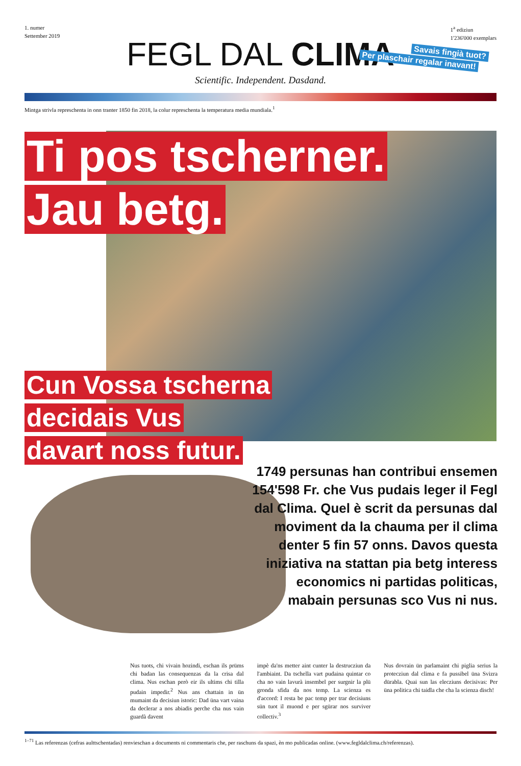1. numer
Settember 2019
1<sup>a</sup> ediziun
1'236'000 exemplars
FEGL DAL CLIMA
Scientific. Independent. Dasdand.
Savais fingià tuot?
Per plaschair regalar inavant!
Mintga strivla represchenta in onn tranter 1850 fin 2018, la colur represchenta la temperatura media mundiala.<sup>1</sup>
Ti pos tscherner.
Jau betg.
Cun Vossa tscherna
decidais Vus
davart noss futur.
1749 persunas han contribui ensemen 154'598 Fr. che Vus pudais leger il Fegl dal Clima. Quel è scrit da persunas dal moviment da la chauma per il clima denter 5 fin 57 onns. Davos questa iniziativa na stattan pia betg interess economics ni partidas politicas, mabain persunas sco Vus ni nus.
Nus tuots, chi vivain hozindi, eschan ils prüms chi badan las consequenzas da la crisa dal clima. Nus eschan però eir ils ultims chi tilla pudain impedir.<sup>2</sup> Nus ans chattain in ün mumaint da decisiun istoric: Dad üna vart vaina da declerar a nos abiadis perche cha nus vain guardà davent
impè da'ns metter aint cunter la destrucziun da l'ambiaint. Da tschella vart pudaina quintar co cha no vain lavurà insembel per surgnir la plü gronda sfida da nos temp. La scienza es d'accord: I resta be pac temp per trar decisiuns sün tuot il muond e per sgürar nos surviver collectiv.<sup>3</sup>
Nus dovrain ün parlamaint chi piglia serius la protecziun dal clima e fa pussibel üna Svizra dürabla. Quai sun las elecziuns decisivas: Per üna politica chi taidla che cha la scienza disch!
<sup>1–71</sup> Las referenzas (cefras aulttschentadas) renvieschan a documents ni commentaris che, per raschuns da spazi, èn mo publicadas online. (www.fegldalclima.ch/referenzas).